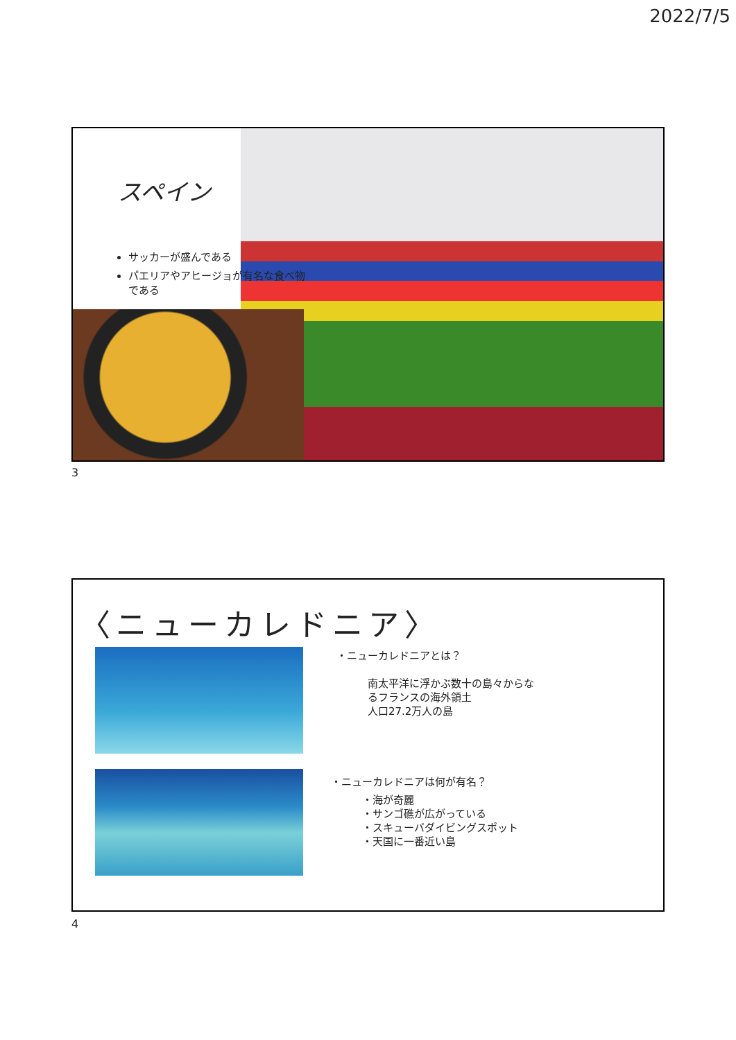2022/7/5
スペイン
サッカーが盛んである
パエリアやアヒージョが有名な食べ物である
3
〈ニューカレドニア〉
・ニューカレドニアとは？
南太平洋に浮かぶ数十の島々からな
るフランスの海外領土
人口27.2万人の島
・ニューカレドニアは何が有名？
・海が奇麗
・サンゴ礁が広がっている
・スキューバダイビングスポット
・天国に一番近い島
4